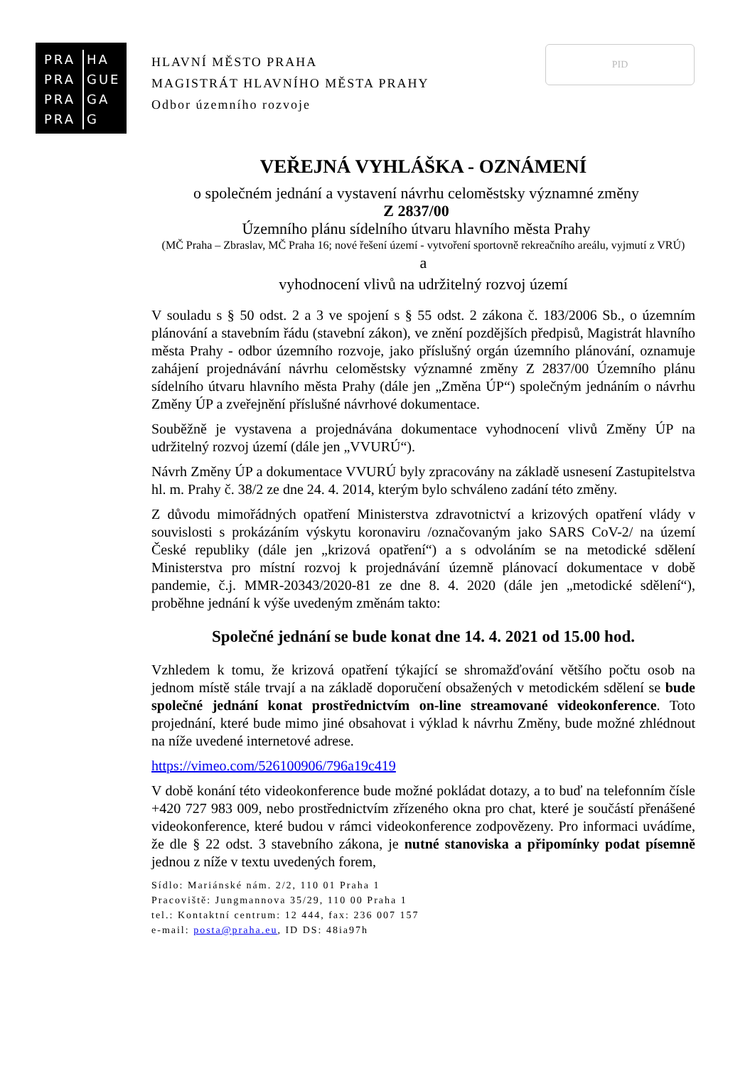PRA HA
PRA GUE
PRA GA
PRA G
HLAVNÍ MĚSTO PRAHA
MAGISTRÁT HLAVNÍHO MĚSTA PRAHY
Odbor územního rozvoje
PID
VEŘEJNÁ VYHLÁŠKA - OZNÁMENÍ
o společném jednání a vystavení návrhu celoměstsky významné změny
Z 2837/00
Územního plánu sídelního útvaru hlavního města Prahy
(MČ Praha – Zbraslav, MČ Praha 16; nové řešení území - vytvoření sportovně rekreačního areálu, vyjmutí z VRÚ)
a
vyhodnocení vlivů na udržitelný rozvoj území
V souladu s § 50 odst. 2 a 3 ve spojení s § 55 odst. 2 zákona č. 183/2006 Sb., o územním plánování a stavebním řádu (stavební zákon), ve znění pozdějších předpisů, Magistrát hlavního města Prahy - odbor územního rozvoje, jako příslušný orgán územního plánování, oznamuje zahájení projednávání návrhu celoměstsky významné změny Z 2837/00 Územního plánu sídelního útvaru hlavního města Prahy (dále jen „Změna ÚP“) společným jednáním o návrhu Změny ÚP a zveřejnění příslušné návrhové dokumentace.
Souběžně je vystavena a projednávána dokumentace vyhodnocení vlivů Změny ÚP na udržitelný rozvoj území (dále jen „VVURÚ“).
Návrh Změny ÚP a dokumentace VVURÚ byly zpracovány na základě usnesení Zastupitelstva hl. m. Prahy č. 38/2 ze dne 24. 4. 2014, kterým bylo schváleno zadání této změny.
Z důvodu mimořádných opatření Ministerstva zdravotnictví a krizových opatření vlády v souvislosti s prokázáním výskytu koronaviru /označovaným jako SARS CoV-2/ na území České republiky (dále jen „krizová opatření“) a s odvoláním se na metodické sdělení Ministerstva pro místní rozvoj k projednávání územně plánovací dokumentace v době pandemie, č.j. MMR-20343/2020-81 ze dne 8. 4. 2020 (dále jen „metodické sdělení“), proběhne jednání k výše uvedeným změnám takto:
Společné jednání se bude konat dne 14. 4. 2021 od 15.00 hod.
Vzhledem k tomu, že krizová opatření týkající se shromažďování většího počtu osob na jednom místě stále trvají a na základě doporučení obsažených v metodickém sdělení se bude společné jednání konat prostřednictvím on-line streamované videokonference. Toto projednání, které bude mimo jiné obsahovat i výklad k návrhu Změny, bude možné zhlédnout na níže uvedené internetové adrese.
https://vimeo.com/526100906/796a19c419
V době konání této videokonference bude možné pokládat dotazy, a to buď na telefonním čísle +420 727 983 009, nebo prostřednictvím zřízeného okna pro chat, které je součástí přenášené videokonference, které budou v rámci videokonference zodpovězeny. Pro informaci uvádíme, že dle § 22 odst. 3 stavebního zákona, je nutné stanoviska a připomínky podat písemně jednou z níže v textu uvedených forem,
Sídlo: Mariánské nám. 2/2, 110 01 Praha 1
Pracoviště: Jungmannova 35/29, 110 00 Praha 1
tel.: Kontaktní centrum: 12 444, fax: 236 007 157
e-mail: posta@praha.eu, ID DS: 48ia97h